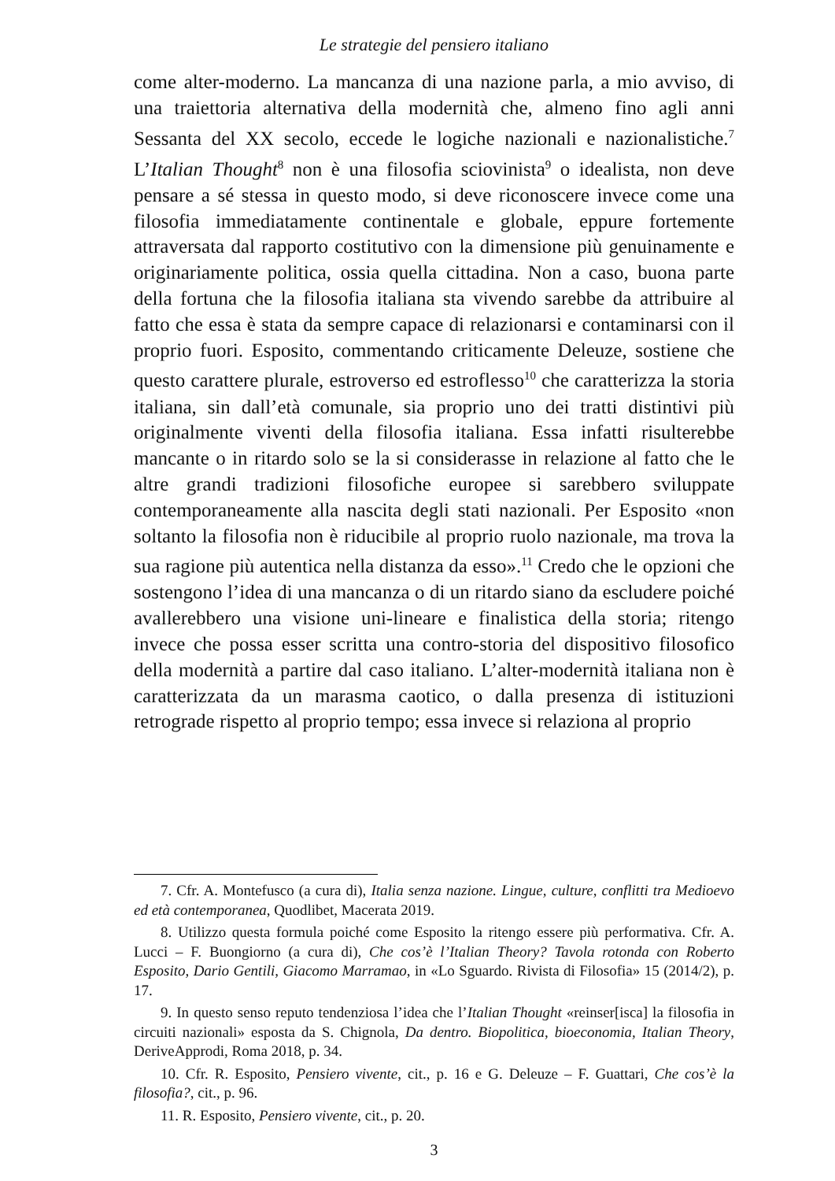Le strategie del pensiero italiano
come alter-moderno. La mancanza di una nazione parla, a mio avviso, di una traiettoria alternativa della modernità che, almeno fino agli anni Sessanta del XX secolo, eccede le logiche nazionali e nazionalistiche.<sup>7</sup> L’Italian Thought<sup>8</sup> non è una filosofia sciovinista<sup>9</sup> o idealista, non deve pensare a sé stessa in questo modo, si deve riconoscere invece come una filosofia immediatamente continentale e globale, eppure fortemente attraversata dal rapporto costitutivo con la dimensione più genuinamente e originariamente politica, ossia quella cittadina. Non a caso, buona parte della fortuna che la filosofia italiana sta vivendo sarebbe da attribuire al fatto che essa è stata da sempre capace di relazionarsi e contaminarsi con il proprio fuori. Esposito, commentando criticamente Deleuze, sostiene che questo carattere plurale, estroverso ed estroflesso<sup>10</sup> che caratterizza la storia italiana, sin dall’età comunale, sia proprio uno dei tratti distintivi più originalmente viventi della filosofia italiana. Essa infatti risulterebbe mancante o in ritardo solo se la si considerasse in relazione al fatto che le altre grandi tradizioni filosofiche europee si sarebbero sviluppate contemporaneamente alla nascita degli stati nazionali. Per Esposito «non soltanto la filosofia non è riducibile al proprio ruolo nazionale, ma trova la sua ragione più autentica nella distanza da esso».<sup>11</sup> Credo che le opzioni che sostengono l’idea di una mancanza o di un ritardo siano da escludere poiché avallerebbero una visione uni-lineare e finalistica della storia; ritengo invece che possa esser scritta una contro-storia del dispositivo filosofico della modernità a partire dal caso italiano. L’alter-modernità italiana non è caratterizzata da un marasma caotico, o dalla presenza di istituzioni retrograde rispetto al proprio tempo; essa invece si relaziona al proprio
7. Cfr. A. Montefusco (a cura di), Italia senza nazione. Lingue, culture, conflitti tra Medioevo ed età contemporanea, Quodlibet, Macerata 2019.
8. Utilizzo questa formula poiché come Esposito la ritengo essere più performativa. Cfr. A. Lucci – F. Buongiorno (a cura di), Che cos’è l’Italian Theory? Tavola rotonda con Roberto Esposito, Dario Gentili, Giacomo Marramao, in «Lo Sguardo. Rivista di Filosofia» 15 (2014/2), p. 17.
9. In questo senso reputo tendenziosa l’idea che l’Italian Thought «reinser[isca] la filosofia in circuiti nazionali» esposta da S. Chignola, Da dentro. Biopolitica, bioeconomia, Italian Theory, DeriveApprodi, Roma 2018, p. 34.
10. Cfr. R. Esposito, Pensiero vivente, cit., p. 16 e G. Deleuze – F. Guattari, Che cos’è la filosofia?, cit., p. 96.
11. R. Esposito, Pensiero vivente, cit., p. 20.
3